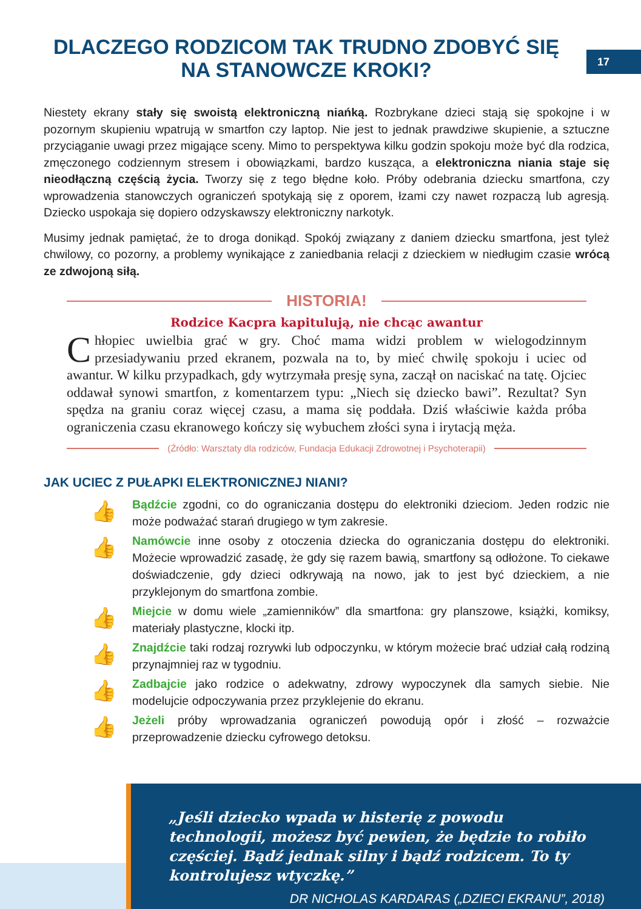17
DLACZEGO RODZICOM TAK TRUDNO ZDOBYĆ SIĘ
NA STANOWCZE KROKI?
Niestety ekrany stały się swoistą elektroniczną niańką. Rozbrykane dzieci stają się spokojne i w pozornym skupieniu wpatrują w smartfon czy laptop. Nie jest to jednak prawdziwe skupienie, a sztuczne przyciąganie uwagi przez migające sceny. Mimo to perspektywa kilku godzin spokoju może być dla rodzica, zmęczonego codziennym stresem i obowiązkami, bardzo kusząca, a elektroniczna niania staje się nieodłączną częścią życia. Tworzy się z tego błędne koło. Próby odebrania dziecku smartfona, czy wprowadzenia stanowczych ograniczeń spotykają się z oporem, łzami czy nawet rozpaczą lub agresją. Dziecko uspokaja się dopiero odzyskawszy elektroniczny narkotyk.
Musimy jednak pamiętać, że to droga donikąd. Spokój związany z daniem dziecku smartfona, jest tyleż chwilowy, co pozorny, a problemy wynikające z zaniedbania relacji z dzieckiem w niedługim czasie wrócą ze zdwojoną siłą.
HISTORIA!
Rodzice Kacpra kapitulują, nie chcąc awantur
Chłopiec uwielbia grać w gry. Choć mama widzi problem w wielogodzinnym przesiadywaniu przed ekranem, pozwala na to, by mieć chwilę spokoju i uciec od awantur. W kilku przypadkach, gdy wytrzymała presję syna, zaczął on naciskać na tatę. Ojciec oddawał synowi smartfon, z komentarzem typu: „Niech się dziecko bawi”. Rezultat? Syn spędza na graniu coraz więcej czasu, a mama się poddała. Dziś właściwie każda próba ograniczenia czasu ekranowego kończy się wybuchem złości syna i irytacją męża.
(Źródło: Warsztaty dla rodziców, Fundacja Edukacji Zdrowotnej i Psychoterapii)
JAK UCIEC Z PUŁAPKI ELEKTRONICZNEJ NIANI?
👍
Bądźcie zgodni, co do ograniczania dostępu do elektroniki dzieciom. Jeden rodzic nie może podważać starań drugiego w tym zakresie.
👍
Namówcie inne osoby z otoczenia dziecka do ograniczania dostępu do elektroniki. Możecie wprowadzić zasadę, że gdy się razem bawią, smartfony są odłożone. To ciekawe doświadczenie, gdy dzieci odkrywają na nowo, jak to jest być dzieckiem, a nie przyklejonym do smartfona zombie.
👍
Miejcie w domu wiele „zamienników” dla smartfona: gry planszowe, książki, komiksy, materiały plastyczne, klocki itp.
👍
Znajdźcie taki rodzaj rozrywki lub odpoczynku, w którym możecie brać udział całą rodziną przynajmniej raz w tygodniu.
👍
Zadbajcie jako rodzice o adekwatny, zdrowy wypoczynek dla samych siebie. Nie modelujcie odpoczywania przez przyklejenie do ekranu.
👍
Jeżeli próby wprowadzania ograniczeń powodują opór i złość – rozważcie przeprowadzenie dziecku cyfrowego detoksu.
„Jeśli dziecko wpada w histerię z powodu technologii, możesz być pewien, że będzie to robiło częściej. Bądź jednak silny i bądź rodzicem. To ty kontrolujesz wtyczkę.”
DR NICHOLAS KARDARAS („DZIECI EKRANU”, 2018)